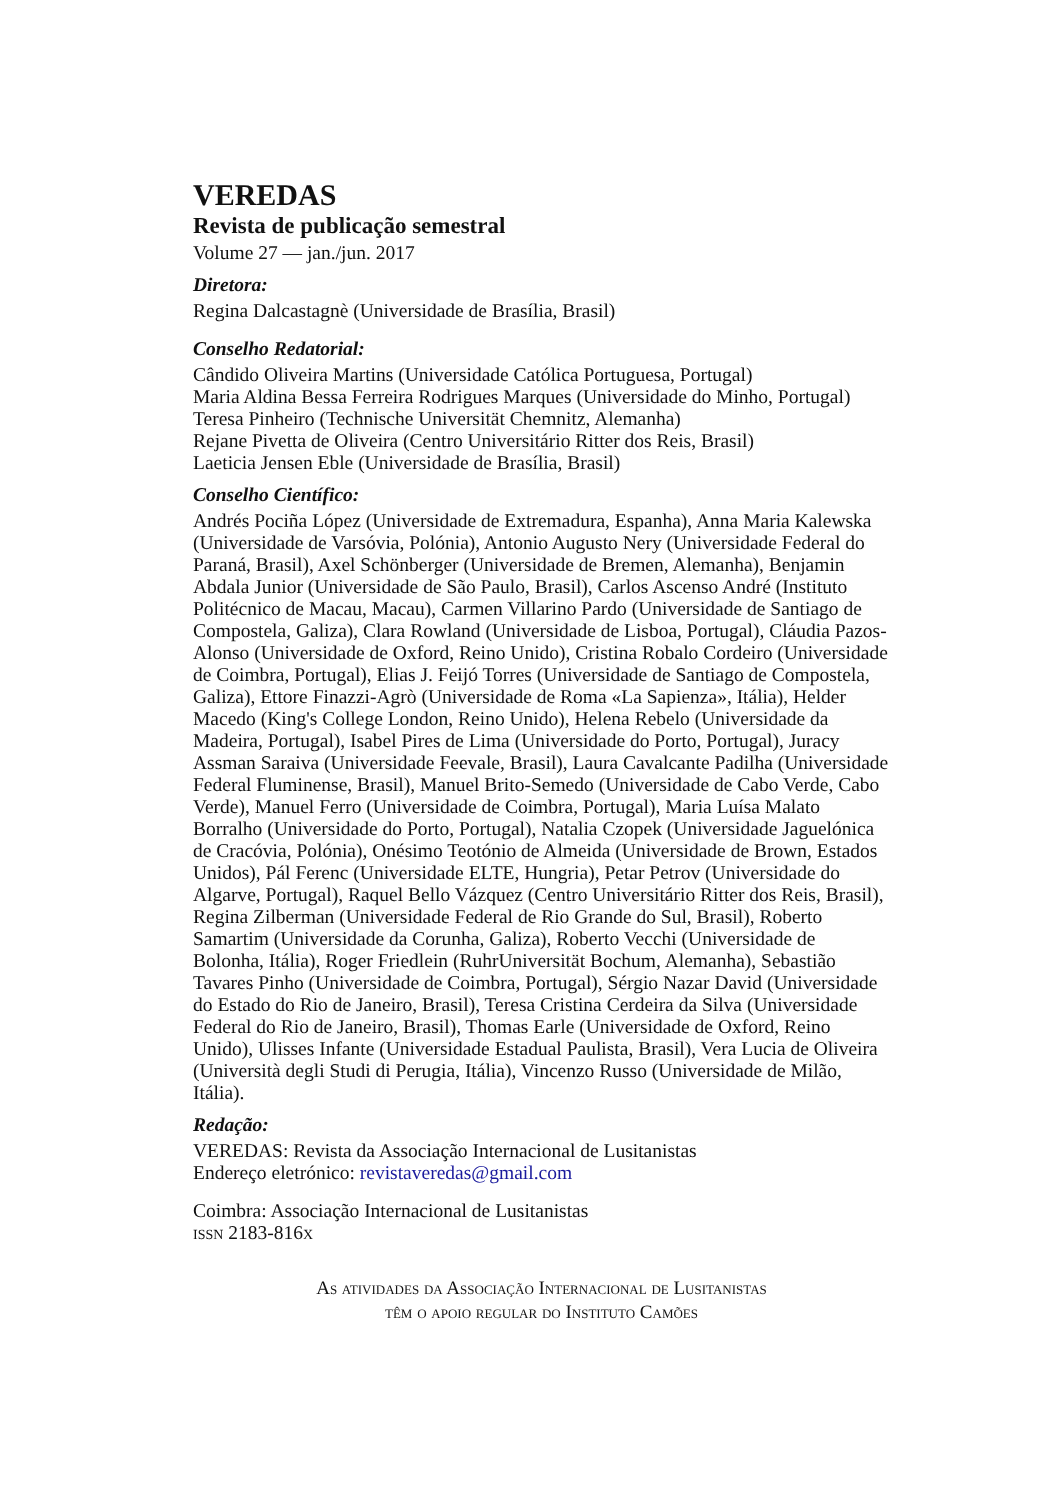VEREDAS
Revista de publicação semestral
Volume 27 — jan./jun. 2017
Diretora:
Regina Dalcastagnè (Universidade de Brasília, Brasil)
Conselho Redatorial:
Cândido Oliveira Martins (Universidade Católica Portuguesa, Portugal)
Maria Aldina Bessa Ferreira Rodrigues Marques (Universidade do Minho, Portugal)
Teresa Pinheiro (Technische Universität Chemnitz, Alemanha)
Rejane Pivetta de Oliveira (Centro Universitário Ritter dos Reis, Brasil)
Laeticia Jensen Eble (Universidade de Brasília, Brasil)
Conselho Científico:
Andrés Pociña López (Universidade de Extremadura, Espanha), Anna Maria Kalewska (Universidade de Varsóvia, Polónia), Antonio Augusto Nery (Universidade Federal do Paraná, Brasil), Axel Schönberger (Universidade de Bremen, Alemanha), Benjamin Abdala Junior (Universidade de São Paulo, Brasil), Carlos Ascenso André (Instituto Politécnico de Macau, Macau), Carmen Villarino Pardo (Universidade de Santiago de Compostela, Galiza), Clara Rowland (Universidade de Lisboa, Portugal), Cláudia Pazos-Alonso (Universidade de Oxford, Reino Unido), Cristina Robalo Cordeiro (Universidade de Coimbra, Portugal), Elias J. Feijó Torres (Universidade de Santiago de Compostela, Galiza), Ettore Finazzi-Agrò (Universidade de Roma «La Sapienza», Itália), Helder Macedo (King's College London, Reino Unido), Helena Rebelo (Universidade da Madeira, Portugal), Isabel Pires de Lima (Universidade do Porto, Portugal), Juracy Assman Saraiva (Universidade Feevale, Brasil), Laura Cavalcante Padilha (Universidade Federal Fluminense, Brasil), Manuel Brito-Semedo (Universidade de Cabo Verde, Cabo Verde), Manuel Ferro (Universidade de Coimbra, Portugal), Maria Luísa Malato Borralho (Universidade do Porto, Portugal), Natalia Czopek (Universidade Jaguelónica de Cracóvia, Polónia), Onésimo Teotónio de Almeida (Universidade de Brown, Estados Unidos), Pál Ferenc (Universidade ELTE, Hungria), Petar Petrov (Universidade do Algarve, Portugal), Raquel Bello Vázquez (Centro Universitário Ritter dos Reis, Brasil), Regina Zilberman (Universidade Federal de Rio Grande do Sul, Brasil), Roberto Samartim (Universidade da Corunha, Galiza), Roberto Vecchi (Universidade de Bolonha, Itália), Roger Friedlein (RuhrUniversität Bochum, Alemanha), Sebastião Tavares Pinho (Universidade de Coimbra, Portugal), Sérgio Nazar David (Universidade do Estado do Rio de Janeiro, Brasil), Teresa Cristina Cerdeira da Silva (Universidade Federal do Rio de Janeiro, Brasil), Thomas Earle (Universidade de Oxford, Reino Unido), Ulisses Infante (Universidade Estadual Paulista, Brasil), Vera Lucia de Oliveira (Università degli Studi di Perugia, Itália), Vincenzo Russo (Universidade de Milão, Itália).
Redação:
VEREDAS: Revista da Associação Internacional de Lusitanistas
Endereço eletrónico: revistaveredas@gmail.com
Coimbra: Associação Internacional de Lusitanistas
issn 2183-816x
As atividades da Associação Internacional de Lusitanistas
têm o apoio regular do Instituto Camões